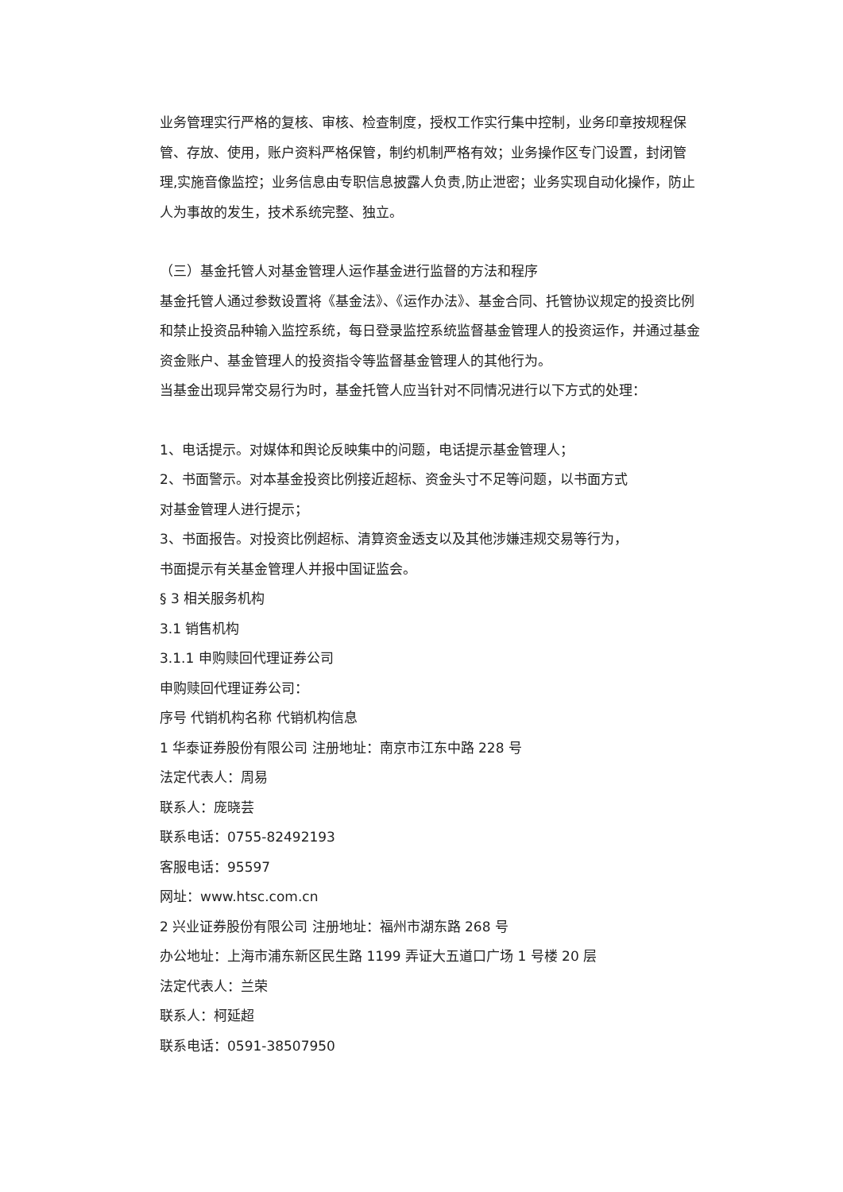业务管理实行严格的复核、审核、检查制度，授权工作实行集中控制，业务印章按规程保管、存放、使用，账户资料严格保管，制约机制严格有效；业务操作区专门设置，封闭管理,实施音像监控；业务信息由专职信息披露人负责,防止泄密；业务实现自动化操作，防止人为事故的发生，技术系统完整、独立。
（三）基金托管人对基金管理人运作基金进行监督的方法和程序
基金托管人通过参数设置将《基金法》、《运作办法》、基金合同、托管协议规定的投资比例和禁止投资品种输入监控系统，每日登录监控系统监督基金管理人的投资运作，并通过基金资金账户、基金管理人的投资指令等监督基金管理人的其他行为。
当基金出现异常交易行为时，基金托管人应当针对不同情况进行以下方式的处理：
1、电话提示。对媒体和舆论反映集中的问题，电话提示基金管理人；
2、书面警示。对本基金投资比例接近超标、资金头寸不足等问题，以书面方式
对基金管理人进行提示；
3、书面报告。对投资比例超标、清算资金透支以及其他涉嫌违规交易等行为，
书面提示有关基金管理人并报中国证监会。
§ 3 相关服务机构
3.1 销售机构
3.1.1 申购赎回代理证券公司
申购赎回代理证券公司：
序号 代销机构名称 代销机构信息
1 华泰证券股份有限公司 注册地址：南京市江东中路 228 号
法定代表人：周易
联系人：庞晓芸
联系电话：0755-82492193
客服电话：95597
网址：www.htsc.com.cn
2 兴业证券股份有限公司 注册地址：福州市湖东路 268 号
办公地址：上海市浦东新区民生路 1199 弄证大五道口广场 1 号楼 20 层
法定代表人：兰荣
联系人：柯延超
联系电话：0591-38507950